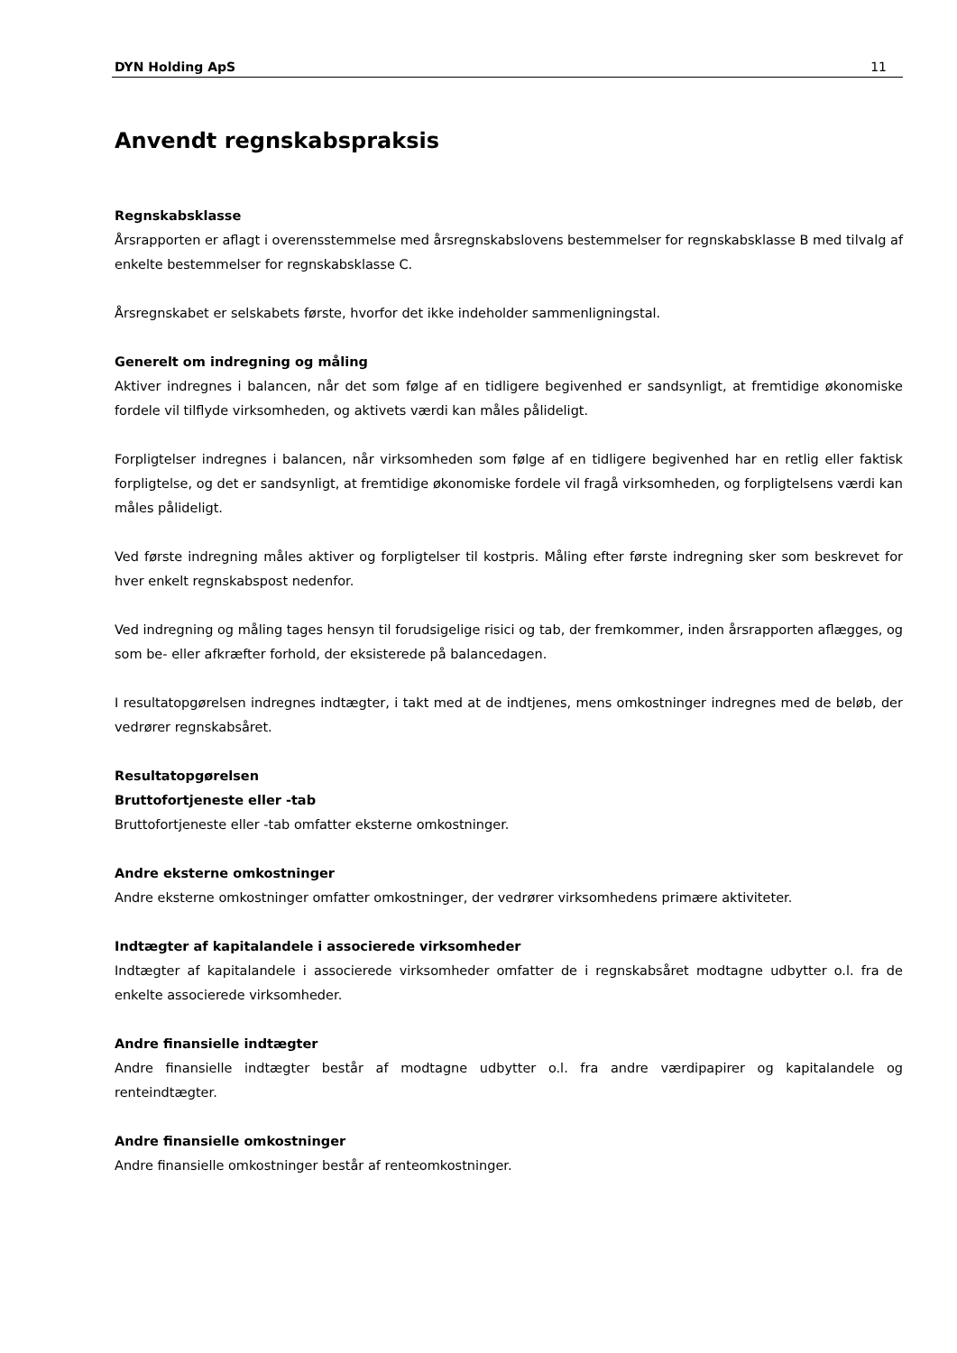DYN Holding ApS 11
Anvendt regnskabspraksis
Regnskabsklasse
Årsrapporten er aflagt i overensstemmelse med årsregnskabslovens bestemmelser for regnskabsklasse B med tilvalg af enkelte bestemmelser for regnskabsklasse C.
Årsregnskabet er selskabets første, hvorfor det ikke indeholder sammenligningstal.
Generelt om indregning og måling
Aktiver indregnes i balancen, når det som følge af en tidligere begivenhed er sandsynligt, at fremtidige økonomiske fordele vil tilflyde virksomheden, og aktivets værdi kan måles pålideligt.
Forpligtelser indregnes i balancen, når virksomheden som følge af en tidligere begivenhed har en retlig eller faktisk forpligtelse, og det er sandsynligt, at fremtidige økonomiske fordele vil fragå virksomheden, og forpligtelsens værdi kan måles pålideligt.
Ved første indregning måles aktiver og forpligtelser til kostpris. Måling efter første indregning sker som beskrevet for hver enkelt regnskabspost nedenfor.
Ved indregning og måling tages hensyn til forudsigelige risici og tab, der fremkommer, inden årsrapporten aflægges, og som be- eller afkræfter forhold, der eksisterede på balancedagen.
I resultatopgørelsen indregnes indtægter, i takt med at de indtjenes, mens omkostninger indregnes med de beløb, der vedrører regnskabsåret.
Resultatopgørelsen
Bruttofortjeneste eller -tab
Bruttofortjeneste eller -tab omfatter eksterne omkostninger.
Andre eksterne omkostninger
Andre eksterne omkostninger omfatter omkostninger, der vedrører virksomhedens primære aktiviteter.
Indtægter af kapitalandele i associerede virksomheder
Indtægter af kapitalandele i associerede virksomheder omfatter de i regnskabsåret modtagne udbytter o.l. fra de enkelte associerede virksomheder.
Andre finansielle indtægter
Andre finansielle indtægter består af modtagne udbytter o.l. fra andre værdipapirer og kapitalandele og renteindtægter.
Andre finansielle omkostninger
Andre finansielle omkostninger består af renteomkostninger.